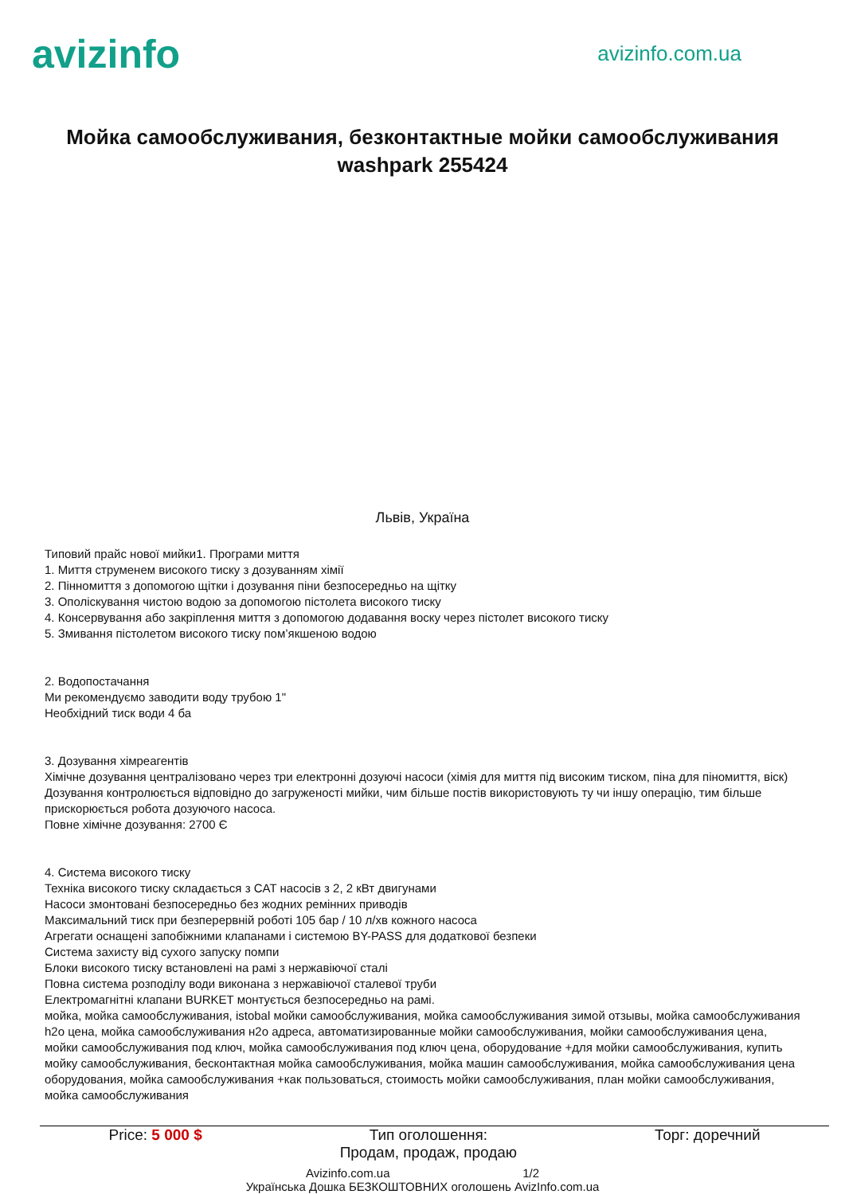avizinfo
avizinfo.com.ua
Мойка самообслуживания, безконтактные мойки самообслуживания washpark 255424
Львів, Україна
Типовий прайс нової мийки1. Програми миття
1. Миття струменем високого тиску з дозуванням хімії
2. Пінномиття з допомогою щітки і дозування піни безпосередньо на щітку
3. Ополіскування чистою водою за допомогою пістолета високого тиску
4. Консервування або закріплення миття з допомогою додавання воску через пістолет високого тиску
5. Змивання пістолетом високого тиску пом’якшеною водою
2. Водопостачання
Ми рекомендуємо заводити воду трубою 1"
Необхідний тиск води 4 ба
3. Дозування хімреагентів
Хімічне дозування централізовано через три електронні дозуючі насоси (хімія для миття під високим тиском, піна для піномиття, віск)
Дозування контролюється відповідно до загруженості мийки, чим більше постів використовують ту чи іншу операцію, тим більше прискорюється робота дозуючого насоса.
Повне хімічне дозування: 2700 Є
4. Система високого тиску
Техніка високого тиску складається з CAT насосів з 2, 2 кВт двигунами
Насоси змонтовані безпосередньо без жодних ремінних приводів
Максимальний тиск при безперервній роботі 105 бар / 10 л/хв кожного насоса
Агрегати оснащені запобіжними клапанами і системою BY-PASS для додаткової безпеки
Система захисту від сухого запуску помпи
Блоки високого тиску встановлені на рамі з нержавіючої сталі
Повна система розподілу води виконана з нержавіючої сталевої труби
Електромагнітні клапани BURKET монтується безпосередньо на рамі.
мойка, мойка самообслуживания, istobal мойки самообслуживания, мойка самообслуживания зимой отзывы, мойка самообслуживания h2o цена, мойка самообслуживания н2о адреса, автоматизированные мойки самообслуживания, мойки самообслуживания цена, мойки самообслуживания под ключ, мойка самообслуживания под ключ цена, оборудование +для мойки самообслуживания, купить мойку самообслуживания, бесконтактная мойка самообслуживания, мойка машин самообслуживания, мойка самообслуживания цена оборудования, мойка самообслуживания +как пользоваться, стоимость мойки самообслуживания, план мойки самообслуживания, мойка самообслуживания
Price: 5 000 $ Тип оголошення:
Продам, продаж, продаю
Торг: доречний
Avizinfo.com.ua 1/2
Українська Дошка БЕЗКОШТОВНИХ оголошень AvizInfo.com.ua